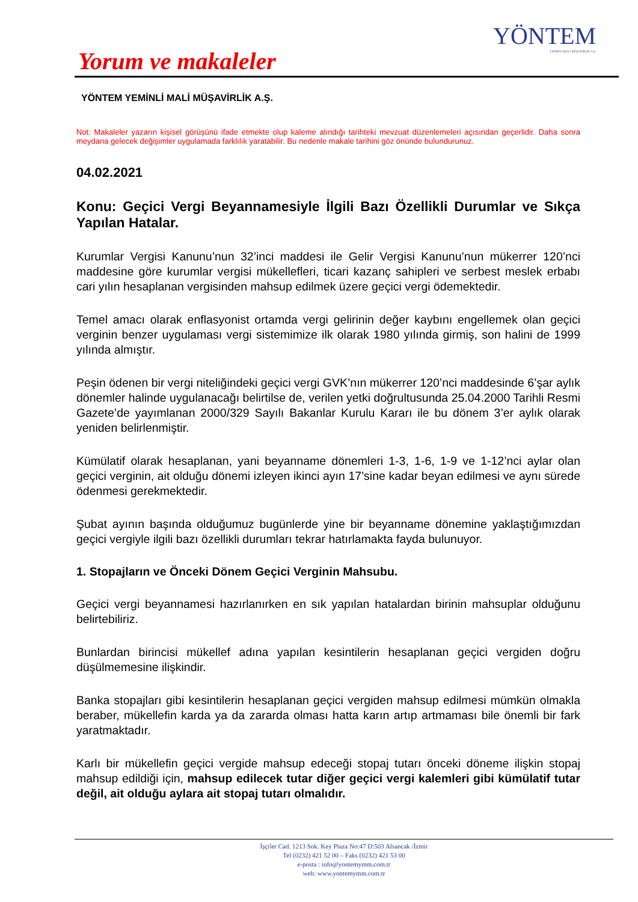YÖNTEM
YEMİNLİ MALİ MÜŞAVİRLİK A.Ş.
Yorum ve makaleler
YÖNTEM YEMİNLİ MALİ MÜŞAVİRLİK A.Ş.
Not: Makaleler yazarın kişisel görüşünü ifade etmekte olup kaleme alındığı tarihteki mevzuat düzenlemeleri açısından geçerlidir. Daha sonra meydana gelecek değişimler uygulamada farklılık yaratabilir. Bu nedenle makale tarihini göz önünde bulundurunuz.
04.02.2021
Konu: Geçici Vergi Beyannamesiyle İlgili Bazı Özellikli Durumlar ve Sıkça Yapılan Hatalar.
Kurumlar Vergisi Kanunu’nun 32’inci maddesi ile Gelir Vergisi Kanunu’nun mükerrer 120’nci maddesine göre kurumlar vergisi mükellefleri, ticari kazanç sahipleri ve serbest meslek erbabı cari yılın hesaplanan vergisinden mahsup edilmek üzere geçici vergi ödemektedir.
Temel amacı olarak enflasyonist ortamda vergi gelirinin değer kaybını engellemek olan geçici verginin benzer uygulaması vergi sistemimize ilk olarak 1980 yılında girmiş, son halini de 1999 yılında almıştır.
Peşin ödenen bir vergi niteliğindeki geçici vergi GVK’nın mükerrer 120’nci maddesinde 6’şar aylık dönemler halinde uygulanacağı belirtilse de, verilen yetki doğrultusunda 25.04.2000 Tarihli Resmi Gazete’de yayımlanan 2000/329 Sayılı Bakanlar Kurulu Kararı ile bu dönem 3’er aylık olarak yeniden belirlenmiştir.
Kümülatif olarak hesaplanan, yani beyanname dönemleri 1-3, 1-6, 1-9 ve 1-12’nci aylar olan geçici verginin, ait olduğu dönemi izleyen ikinci ayın 17’sine kadar beyan edilmesi ve aynı sürede ödenmesi gerekmektedir.
Şubat ayının başında olduğumuz bugünlerde yine bir beyanname dönemine yaklaştığımızdan geçici vergiyle ilgili bazı özellikli durumları tekrar hatırlamakta fayda bulunuyor.
1. Stopajların ve Önceki Dönem Geçici Verginin Mahsubu.
Geçici vergi beyannamesi hazırlanırken en sık yapılan hatalardan birinin mahsuplar olduğunu belirtebiliriz.
Bunlardan birincisi mükellef adına yapılan kesintilerin hesaplanan geçici vergiden doğru düşülmemesine ilişkindir.
Banka stopajları gibi kesintilerin hesaplanan geçici vergiden mahsup edilmesi mümkün olmakla beraber, mükellefin karda ya da zararda olması hatta karın artıp artmaması bile önemli bir fark yaratmaktadır.
Karlı bir mükellefin geçici vergide mahsup edeceği stopaj tutarı önceki döneme ilişkin stopaj mahsup edildiği için, mahsup edilecek tutar diğer geçici vergi kalemleri gibi kümülatif tutar değil, ait olduğu aylara ait stopaj tutarı olmalıdır.
İşçiler Cad. 1213 Sok. Key Plaza No:47 D:503 Alsancak /İzmir
Tel (0232) 421 52 00 – Faks (0232) 421 53 00
e-posta : info@yontemymm.com.tr
web: www.yontemymm.com.tr